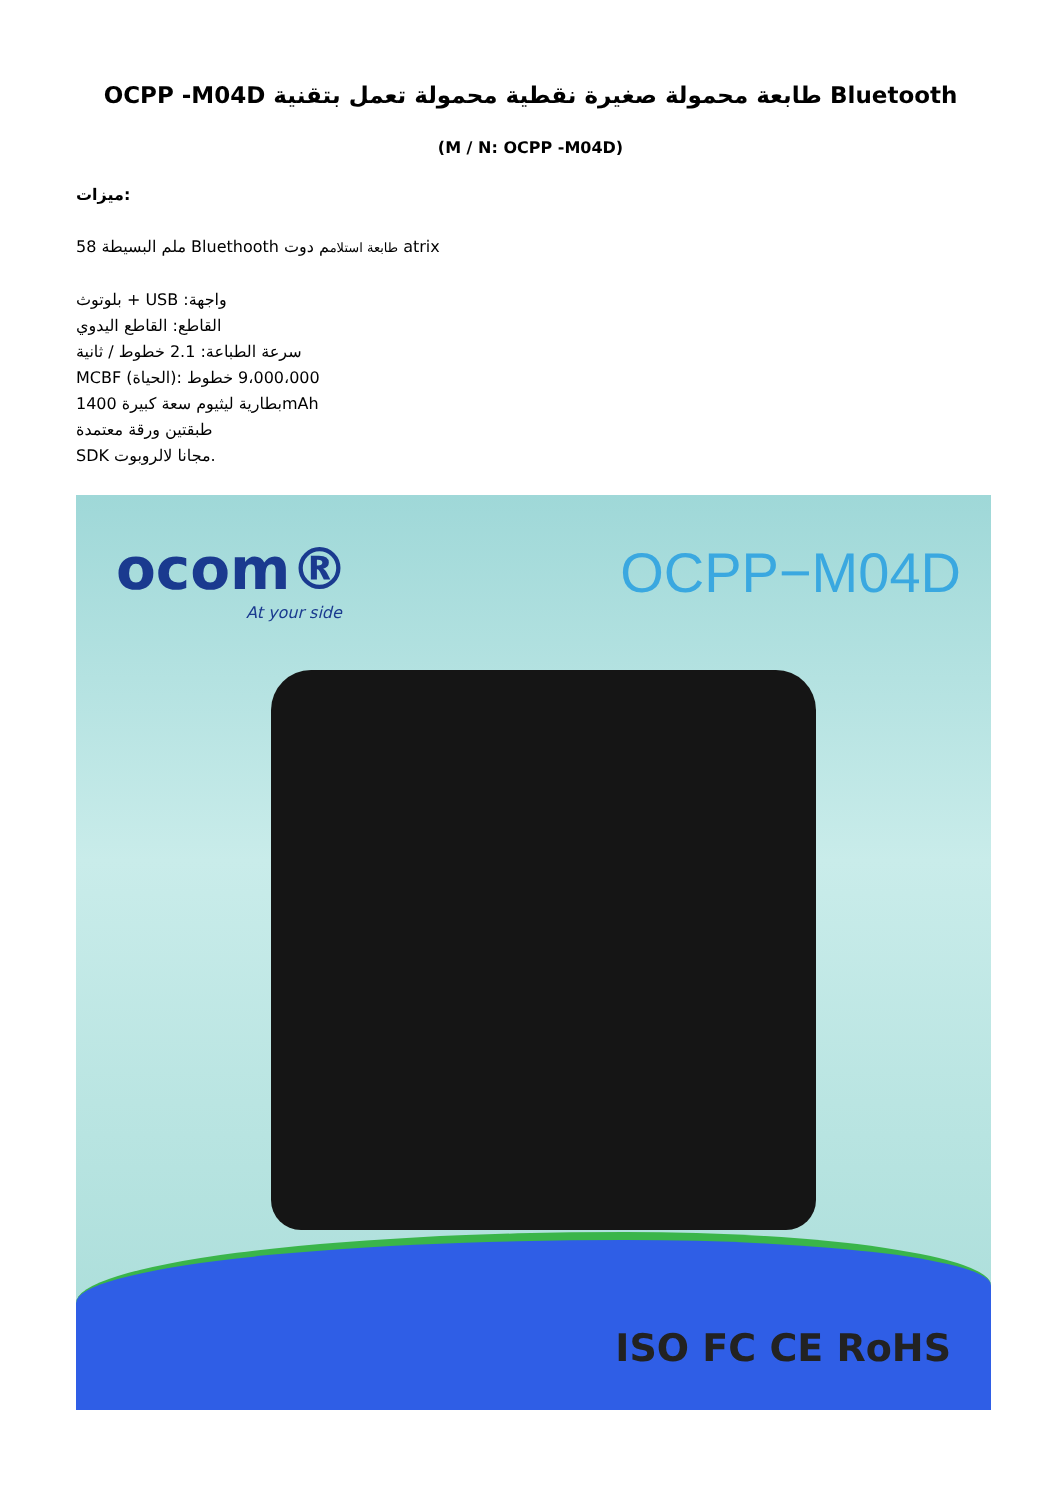Bluetooth طابعة محمولة صغيرة نقطية محمولة تعمل بتقنية OCPP -M04D
(M / N: OCPP -M04D)
ميزات:
58 ملم البسيطة Bluethooth طابعة استلامم دوت atrix
بلوتوث + USB :واجهة
القاطع: القاطع اليدوي
سرعة الطباعة: 2.1 خطوط / ثانية
MCBF (الحياة): 9،000،000 خطوط
بطارية ليثيوم سعة كبيرة 1400mAh
طبقتين ورقة معتمدة
SDK مجانا لالروبوت.
ocom®
At your side
OCPP−M04D
ISO FC CE RoHS